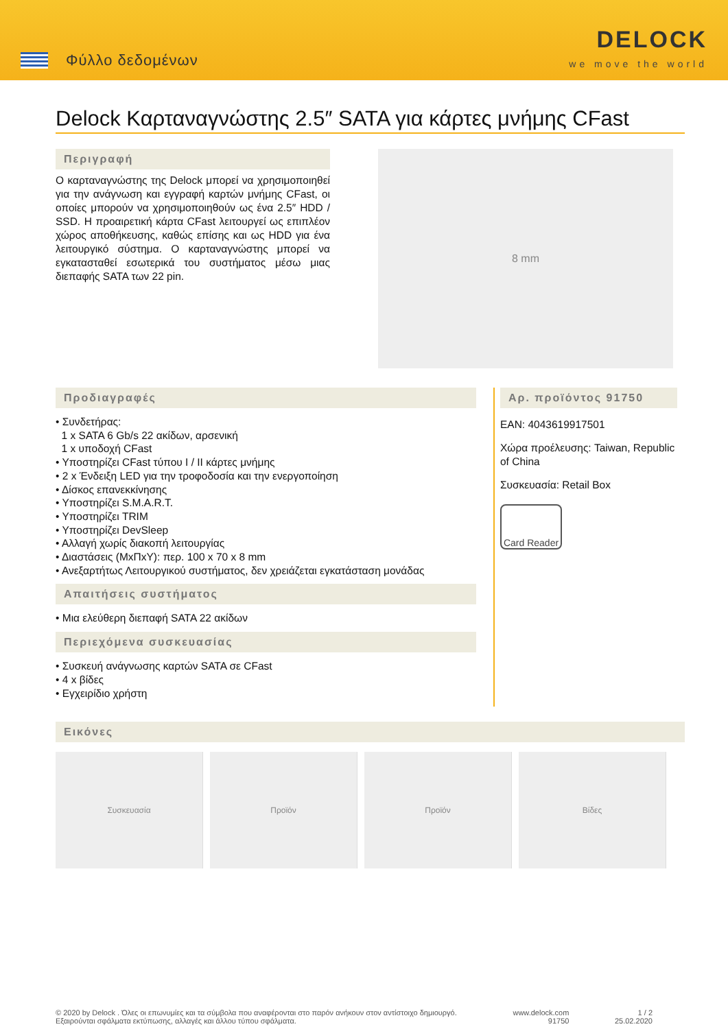Φύλλο δεδομένων
DELOCK
we move the world
Delock Καρταναγνώστης 2.5″ SATA για κάρτες μνήμης CFast
Περιγραφή
Ο καρταναγνώστης της Delock μπορεί να χρησιμοποιηθεί για την ανάγνωση και εγγραφή καρτών μνήμης CFast, οι οποίες μπορούν να χρησιμοποιηθούν ως ένα 2.5″ HDD / SSD. Η προαιρετική κάρτα CFast λειτουργεί ως επιπλέον χώρος αποθήκευσης, καθώς επίσης και ως HDD για ένα λειτουργικό σύστημα. Ο καρταναγνώστης μπορεί να εγκατασταθεί εσωτερικά του συστήματος μέσω μιας διεπαφής SATA των 22 pin.
8 mm
Προδιαγραφές
• Συνδετήρας:
1 x SATA 6 Gb/s 22 ακίδων, αρσενική
1 x υποδοχή CFast
• Υποστηρίζει CFast τύπου I / II κάρτες μνήμης
• 2 x Ένδειξη LED για την τροφοδοσία και την ενεργοποίηση
• Δίσκος επανεκκίνησης
• Υποστηρίζει S.M.A.R.T.
• Υποστηρίζει TRIM
• Υποστηρίζει DevSleep
• Αλλαγή χωρίς διακοπή λειτουργίας
• Διαστάσεις (ΜxΠxΥ): περ. 100 x 70 x 8 mm
• Ανεξαρτήτως Λειτουργικού συστήματος, δεν χρειάζεται εγκατάσταση μονάδας
Απαιτήσεις συστήματος
• Μια ελεύθερη διεπαφή SATA 22 ακίδων
Περιεχόμενα συσκευασίας
• Συσκευή ανάγνωσης καρτών SATA σε CFast
• 4 x βίδες
• Εγχειρίδιο χρήστη
Αρ. προϊόντος 91750
EAN: 4043619917501
Χώρα προέλευσης: Taiwan, Republic of China
Συσκευασία: Retail Box
Card Reader
Εικόνες
Συσκευασία Προϊόν Προϊόν Βίδες
© 2020 by Delock . Όλες οι επωνυμίες και τα σύμβολα που αναφέρονται στο παρόν ανήκουν στον αντίστοιχο δημιουργό. Εξαιρούνται σφάλματα εκτύπωσης, αλλαγές και άλλου τύπου σφάλματα.
www.delock.com
91750
1 / 2
25.02.2020